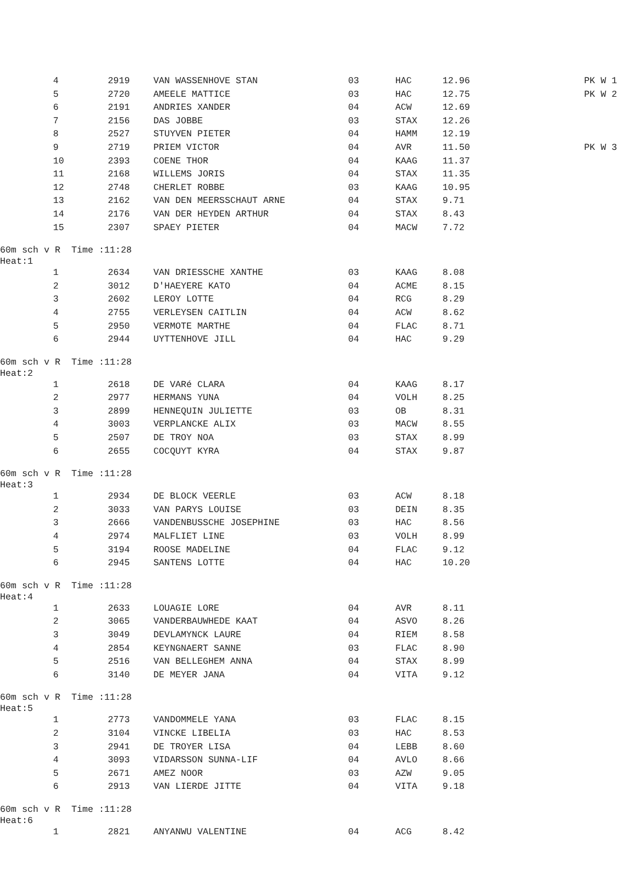| | 4 | 2919 | VAN WASSENHOVE STAN | 03 | HAC | 12.96 | PK W 1 |
| | 5 | 2720 | AMEELE MATTICE | 03 | HAC | 12.75 | PK W 2 |
| | 6 | 2191 | ANDRIES XANDER | 04 | ACW | 12.69 | |
| | 7 | 2156 | DAS JOBBE | 03 | STAX | 12.26 | |
| | 8 | 2527 | STUYVEN PIETER | 04 | HAMM | 12.19 | |
| | 9 | 2719 | PRIEM VICTOR | 04 | AVR | 11.50 | PK W 3 |
| | 10 | 2393 | COENE THOR | 04 | KAAG | 11.37 | |
| | 11 | 2168 | WILLEMS JORIS | 04 | STAX | 11.35 | |
| | 12 | 2748 | CHERLET ROBBE | 03 | KAAG | 10.95 | |
| | 13 | 2162 | VAN DEN MEERSSCHAUT ARNE | 04 | STAX | 9.71 | |
| | 14 | 2176 | VAN DER HEYDEN ARTHUR | 04 | STAX | 8.43 | |
| | 15 | 2307 | SPAEY PIETER | 04 | MACW | 7.72 | |
60m sch v R Time :11:28 Heat:1
| | 1 | 2634 | VAN DRIESSCHE XANTHE | 03 | KAAG | 8.08 |
| | 2 | 3012 | D'HAEYERE KATO | 04 | ACME | 8.15 |
| | 3 | 2602 | LEROY LOTTE | 04 | RCG | 8.29 |
| | 4 | 2755 | VERLEYSEN CAITLIN | 04 | ACW | 8.62 |
| | 5 | 2950 | VERMOTE MARTHE | 04 | FLAC | 8.71 |
| | 6 | 2944 | UYTTENHOVE JILL | 04 | HAC | 9.29 |
60m sch v R Time :11:28 Heat:2
| | 1 | 2618 | DE VARé CLARA | 04 | KAAG | 8.17 |
| | 2 | 2977 | HERMANS YUNA | 04 | VOLH | 8.25 |
| | 3 | 2899 | HENNEQUIN JULIETTE | 03 | OB | 8.31 |
| | 4 | 3003 | VERPLANCKE ALIX | 03 | MACW | 8.55 |
| | 5 | 2507 | DE TROY NOA | 03 | STAX | 8.99 |
| | 6 | 2655 | COCQUYT KYRA | 04 | STAX | 9.87 |
60m sch v R Time :11:28 Heat:3
| | 1 | 2934 | DE BLOCK VEERLE | 03 | ACW | 8.18 |
| | 2 | 3033 | VAN PARYS LOUISE | 03 | DEIN | 8.35 |
| | 3 | 2666 | VANDENBUSSCHE JOSEPHINE | 03 | HAC | 8.56 |
| | 4 | 2974 | MALFLIET LINE | 03 | VOLH | 8.99 |
| | 5 | 3194 | ROOSE MADELINE | 04 | FLAC | 9.12 |
| | 6 | 2945 | SANTENS LOTTE | 04 | HAC | 10.20 |
60m sch v R Time :11:28 Heat:4
| | 1 | 2633 | LOUAGIE LORE | 04 | AVR | 8.11 |
| | 2 | 3065 | VANDERBAUWHEDE KAAT | 04 | ASVO | 8.26 |
| | 3 | 3049 | DEVLAMYNCK LAURE | 04 | RIEM | 8.58 |
| | 4 | 2854 | KEYNGNAERT SANNE | 03 | FLAC | 8.90 |
| | 5 | 2516 | VAN BELLEGHEM ANNA | 04 | STAX | 8.99 |
| | 6 | 3140 | DE MEYER JANA | 04 | VITA | 9.12 |
60m sch v R Time :11:28 Heat:5
| | 1 | 2773 | VANDOMMELE YANA | 03 | FLAC | 8.15 |
| | 2 | 3104 | VINCKE LIBELIA | 03 | HAC | 8.53 |
| | 3 | 2941 | DE TROYER LISA | 04 | LEBB | 8.60 |
| | 4 | 3093 | VIDARSSON SUNNA-LIF | 04 | AVLO | 8.66 |
| | 5 | 2671 | AMEZ NOOR | 03 | AZW | 9.05 |
| | 6 | 2913 | VAN LIERDE JITTE | 04 | VITA | 9.18 |
60m sch v R Time :11:28 Heat:6
| | 1 | 2821 | ANYANWU VALENTINE | 04 | ACG | 8.42 |